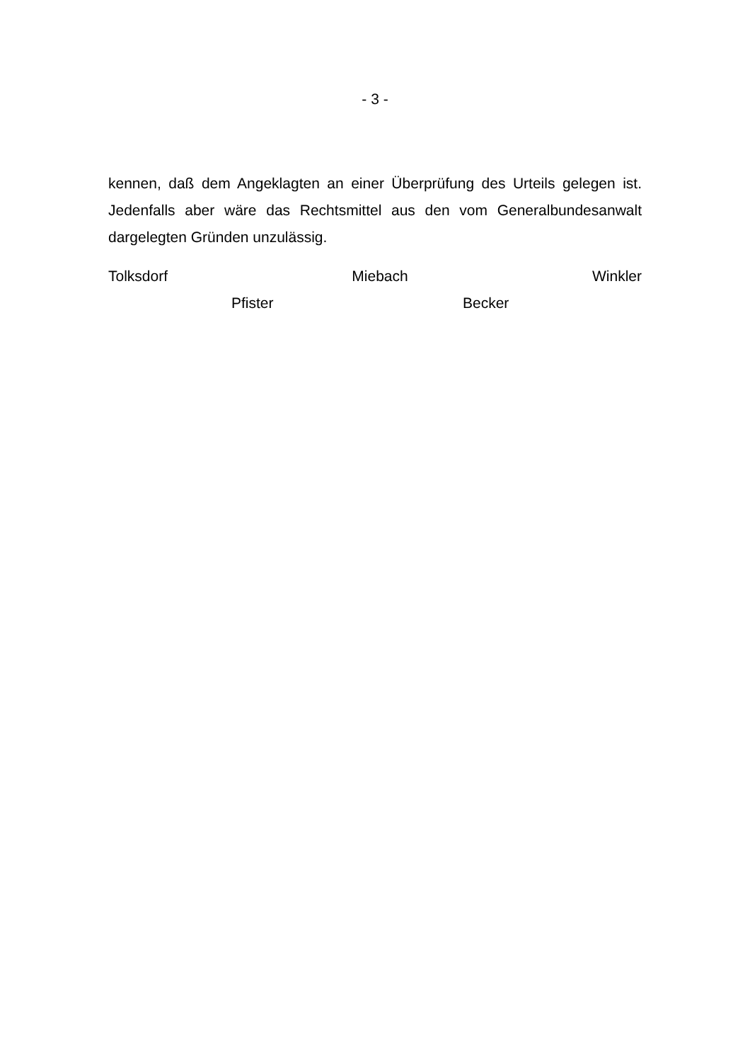- 3 -
kennen, daß dem Angeklagten an einer Überprüfung des Urteils gelegen ist. Jedenfalls aber wäre das Rechtsmittel aus den vom Generalbundesanwalt dargelegten Gründen unzulässig.
Tolksdorf Miebach Winkler
Pfister Becker